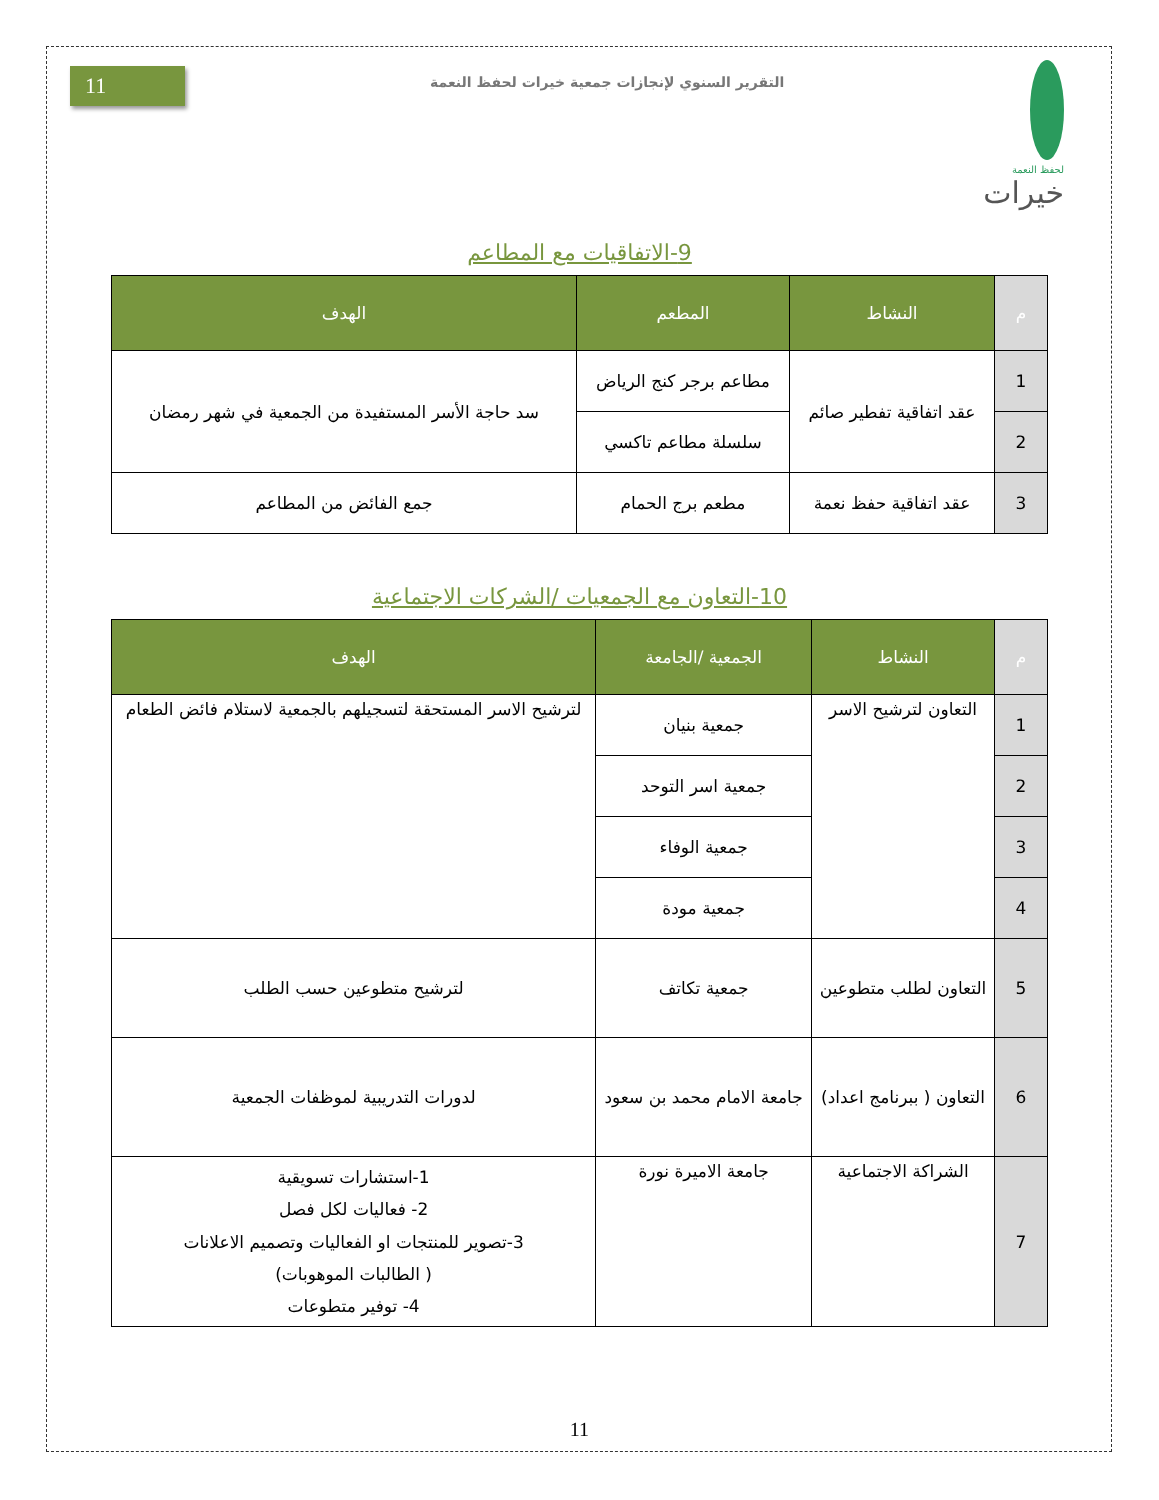11
التقرير السنوي لإنجازات جمعية خيرات لحفظ النعمة
لحفظ النعمة
خيرات
9-الاتفاقيات مع المطاعم
| م | النشاط | المطعم | الهدف |
| --- | --- | --- | --- |
| 1 | عقد اتفاقية تفطير صائم | مطاعم برجر كنج الرياض | سد حاجة الأسر المستفيدة من الجمعية في شهر رمضان |
| 2 | | سلسلة مطاعم تاكسي | |
| 3 | عقد اتفاقية حفظ نعمة | مطعم برج الحمام | جمع الفائض من المطاعم |
10-التعاون مع الجمعيات /الشركات الاجتماعية
| م | النشاط | الجمعية /الجامعة | الهدف |
| --- | --- | --- | --- |
| 1 | التعاون لترشيح الاسر | جمعية بنيان | لترشيح الاسر المستحقة لتسجيلهم بالجمعية لاستلام فائض الطعام |
| 2 | | جمعية اسر التوحد | |
| 3 | | جمعية الوفاء | |
| 4 | | جمعية مودة | |
| 5 | التعاون لطلب متطوعين | جمعية تكاتف | لترشيح متطوعين حسب الطلب |
| 6 | التعاون ( ببرنامج اعداد) | جامعة الامام محمد بن سعود | لدورات التدريبية لموظفات الجمعية |
| 7 | الشراكة الاجتماعية | جامعة الاميرة نورة | 1-استشارات تسويقية 2- فعاليات لكل فصل 3-تصوير للمنتجات او الفعاليات وتصميم الاعلانات ( الطالبات الموهوبات) 4- توفير متطوعات |
11